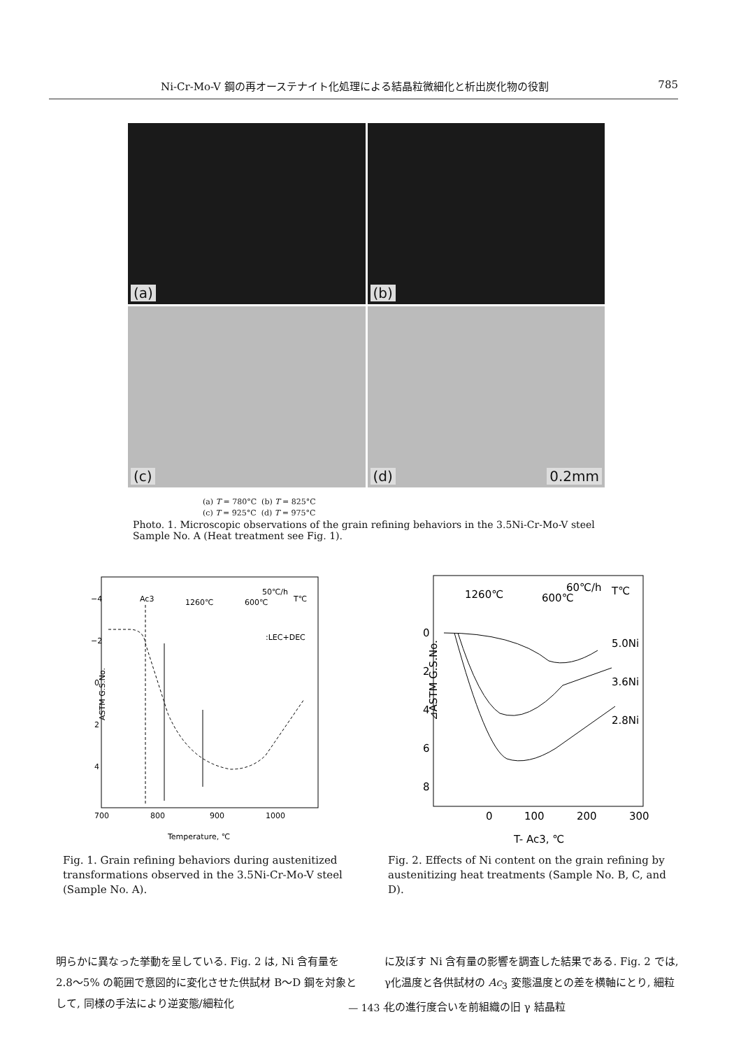Ni-Cr-Mo-V 鋼の再オーステナイト化処理による結晶粒微細化と析出炭化物の役割 785
(a)
(b)
(c)
(d) 0.2mm
(a) T = 780°C (b) T = 825°C
(c) T = 925°C (d) T = 975°C
Photo. 1. Microscopic observations of the grain refining behaviors in the 3.5Ni-Cr-Mo-V steel Sample No. A (Heat treatment see Fig. 1).
ASTM G.S.No.
−4
−2
0
2
4
700
800
900
1000
Temperature, ℃
Ac3
1260℃
600℃
50℃/h
T℃
:LEC+DEC
Fig. 1. Grain refining behaviors during austenitized transformations observed in the 3.5Ni-Cr-Mo-V steel (Sample No. A).
⊿ASTM G.S.No.
0
2
4
6
8
0
100
200
300
T- Ac3, ℃
1260℃
600℃
60℃/h
T℃
5.0Ni
3.6Ni
2.8Ni
Fig. 2. Effects of Ni content on the grain refining by austenitizing heat treatments (Sample No. B, C, and D).
明らかに異なった挙動を呈している. Fig. 2 は, Ni 含有量を 2.8〜5% の範囲で意図的に変化させた供試材 B〜D 鋼を対象として, 同様の手法により逆変態/細粒化
に及ぼす Ni 含有量の影響を調査した結果である. Fig. 2 では, γ化温度と各供試材の Ac<sub>3</sub> 変態温度との差を横軸にとり, 細粒化の進行度合いを前組織の旧 γ 結晶粒
— 143 —